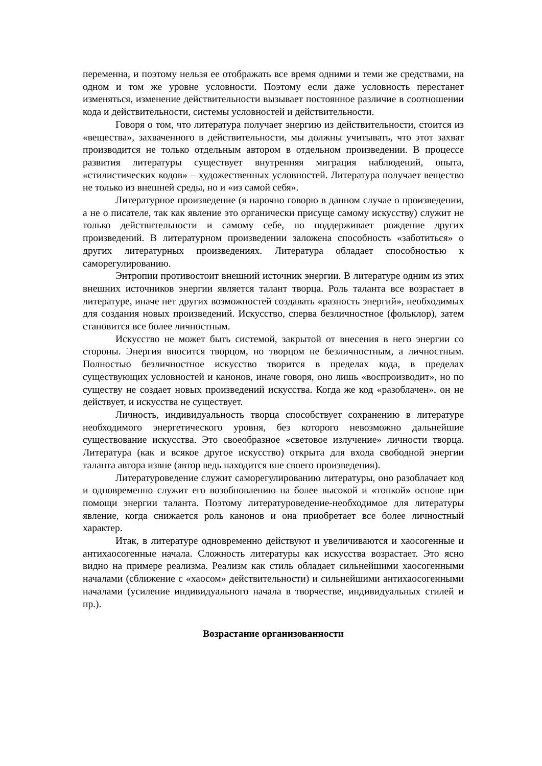переменна, и поэтому нельзя ее отображать все время одними и теми же средствами, на одном и том же уровне условности. Поэтому если даже условность перестанет изменяться, изменение действительности вызывает постоянное различие в соотношении кода и действительности, системы условностей и действительности.
Говоря о том, что литература получает энергию из действительности, стоится из «вещества», захваченного в действительности, мы должны учитывать, что этот захват производится не только отдельным автором в отдельном произведении. В процессе развития литературы существует внутренняя миграция наблюдений, опыта, «стилистических кодов» – художественных условностей. Литература получает вещество не только из внешней среды, но и «из самой себя».
Литературное произведение (я нарочно говорю в данном случае о произведении, а не о писателе, так как явление это органически присуще самому искусству) служит не только действительности и самому себе, но поддерживает рождение других произведений. В литературном произведении заложена способность «заботиться» о других литературных произведениях. Литература обладает способностью к саморегулированию.
Энтропии противостоит внешний источник энергии. В литературе одним из этих внешних источников энергии является талант творца. Роль таланта все возрастает в литературе, иначе нет других возможностей создавать «разность энергий», необходимых для создания новых произведений. Искусство, сперва безличностное (фольклор), затем становится все более личностным.
Искусство не может быть системой, закрытой от внесения в него энергии со стороны. Энергия вносится творцом, но творцом не безличностным, а личностным. Полностью безличностное искусство творится в пределах кода, в пределах существующих условностей и канонов, иначе говоря, оно лишь «воспроизводит», но по существу не создает новых произведений искусства. Когда же код «разоблачен», он не действует, и искусства не существует.
Личность, индивидуальность творца способствует сохранению в литературе необходимого энергетического уровня, без которого невозможно дальнейшие существование искусства. Это своеобразное «световое излучение» личности творца. Литература (как и всякое другое искусство) открыта для входа свободной энергии таланта автора извне (автор ведь находится вне своего произведения).
Литературоведение служит саморегулированию литературы, оно разоблачает код и одновременно служит его возобновлению на более высокой и «тонкой» основе при помощи энергии таланта. Поэтому литературоведение-необходимое для литературы явление, когда снижается роль канонов и она приобретает все более личностный характер.
Итак, в литературе одновременно действуют и увеличиваются и хаосогенные и антихаосогенные начала. Сложность литературы как искусства возрастает. Это ясно видно на примере реализма. Реализм как стиль обладает сильнейшими хаосогенными началами (сближение с «хаосом» действительности) и сильнейшими антихаосогенными началами (усиление индивидуального начала в творчестве, индивидуальных стилей и пр.).
Возрастание организованности